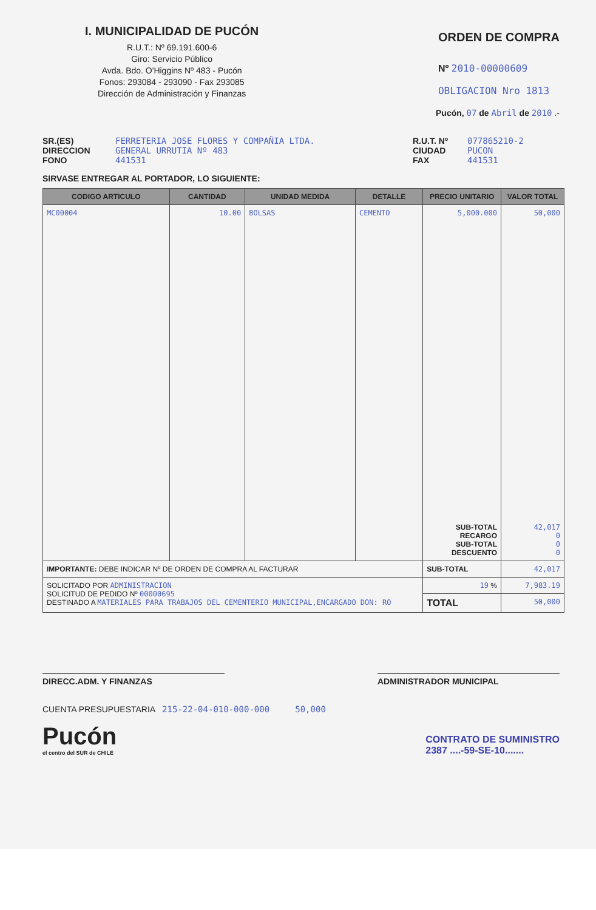I. MUNICIPALIDAD DE PUCÓN
R.U.T.: Nº 69.191.600-6
Giro: Servicio Público
Avda. Bdo. O'Higgins Nº 483 - Pucón
Fonos: 293084 - 293090 - Fax 293085
Dirección de Administración y Finanzas
ORDEN DE COMPRA
Nº 2010-00000609
OBLIGACION Nro 1813
Pucón, 07 de Abril de 2010 .-
SR.(ES)
DIRECCION
FONO
FERRETERIA JOSE FLORES Y COMPAÑIA LTDA.
GENERAL URRUTIA Nº 483
441531
R.U.T. Nº
CIUDAD
FAX
077865210-2
PUCON
441531
SIRVASE ENTREGAR AL PORTADOR, LO SIGUIENTE:
| CODIGO ARTICULO | CANTIDAD | UNIDAD MEDIDA | DETALLE | PRECIO UNITARIO | VALOR TOTAL |
| --- | --- | --- | --- | --- | --- |
| MC00004 | 10.00 | BOLSAS | CEMENTO | 5,000.000 SUB-TOTAL RECARGO SUB-TOTAL DESCUENTO | 50,000 42,017 0 0 0 |
| IMPORTANTE: DEBE INDICAR Nº DE ORDEN DE COMPRA AL FACTURAR | | | | SUB-TOTAL | 42,017 |
| SOLICITADO POR ADMINISTRACION SOLICITUD DE PEDIDO Nº 00000695 DESTINADO A MATERIALES PARA TRABAJOS DEL CEMENTERIO MUNICIPAL,ENCARGADO DON: RO | | | | 19 % | 7,983.19 |
| | | | | TOTAL | 50,000 |
DIRECC.ADM. Y FINANZAS ADMINISTRADOR MUNICIPAL
CUENTA PRESUPUESTARIA 215-22-04-010-000-000 50,000
Pucón
el centro del SUR de CHILE
CONTRATO DE SUMINISTRO
2387 ....-59-SE-10.......